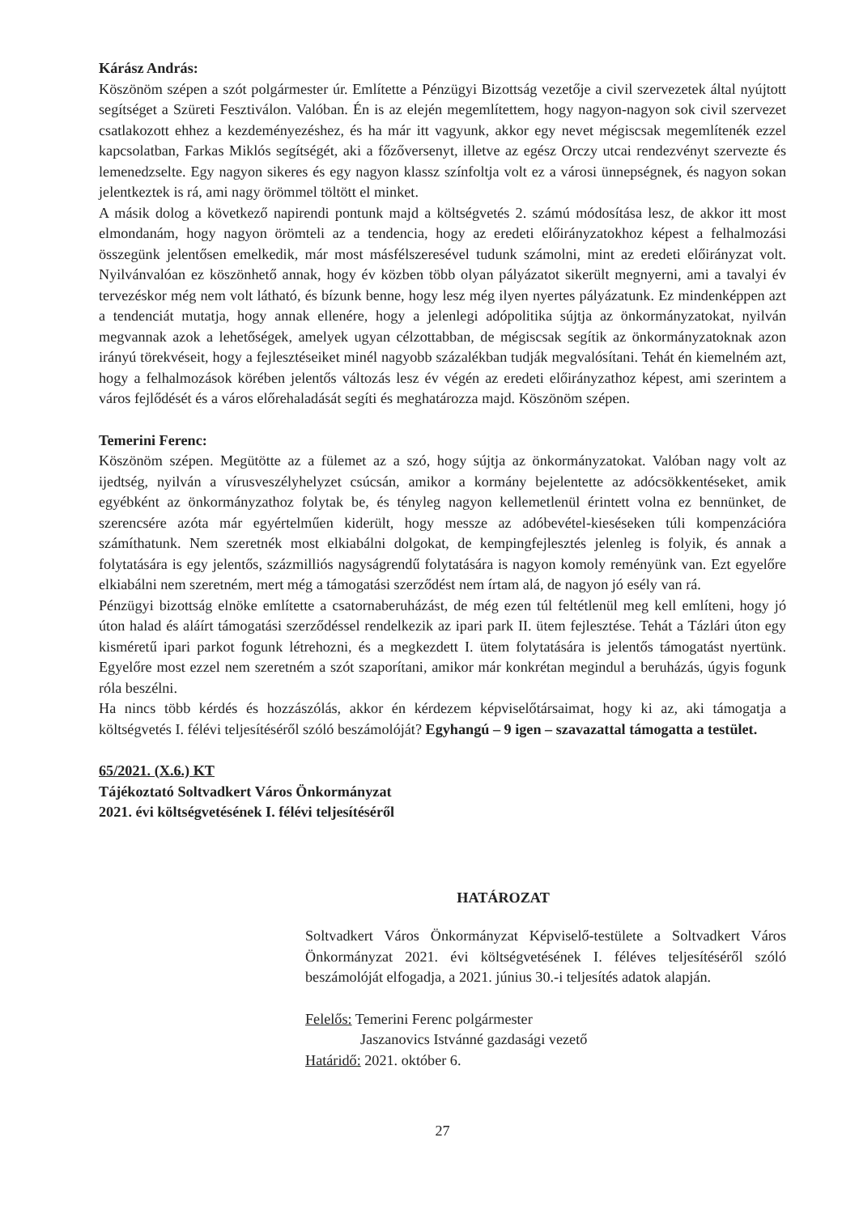Kárász András:
Köszönöm szépen a szót polgármester úr. Említette a Pénzügyi Bizottság vezetője a civil szervezetek által nyújtott segítséget a Szüreti Fesztiválon. Valóban. Én is az elején megemlítettem, hogy nagyon-nagyon sok civil szervezet csatlakozott ehhez a kezdeményezéshez, és ha már itt vagyunk, akkor egy nevet mégiscsak megemlítenék ezzel kapcsolatban, Farkas Miklós segítségét, aki a főzőversenyt, illetve az egész Orczy utcai rendezvényt szervezte és lemenedzselte. Egy nagyon sikeres és egy nagyon klassz színfoltja volt ez a városi ünnepségnek, és nagyon sokan jelentkeztek is rá, ami nagy örömmel töltött el minket.
A másik dolog a következő napirendi pontunk majd a költségvetés 2. számú módosítása lesz, de akkor itt most elmondanám, hogy nagyon örömteli az a tendencia, hogy az eredeti előirányzatokhoz képest a felhalmozási összegünk jelentősen emelkedik, már most másfélszeresével tudunk számolni, mint az eredeti előirányzat volt. Nyilvánvalóan ez köszönhető annak, hogy év közben több olyan pályázatot sikerült megnyerni, ami a tavalyi év tervezéskor még nem volt látható, és bízunk benne, hogy lesz még ilyen nyertes pályázatunk. Ez mindenképpen azt a tendenciát mutatja, hogy annak ellenére, hogy a jelenlegi adópolitika sújtja az önkormányzatokat, nyilván megvannak azok a lehetőségek, amelyek ugyan célzottabban, de mégiscsak segítik az önkormányzatoknak azon irányú törekvéseit, hogy a fejlesztéseiket minél nagyobb százalékban tudják megvalósítani. Tehát én kiemelném azt, hogy a felhalmozások körében jelentős változás lesz év végén az eredeti előirányzathoz képest, ami szerintem a város fejlődését és a város előrehaladását segíti és meghatározza majd. Köszönöm szépen.
Temerini Ferenc:
Köszönöm szépen. Megütötte az a fülemet az a szó, hogy sújtja az önkormányzatokat. Valóban nagy volt az ijedtség, nyilván a vírusveszélyhelyzet csúcsán, amikor a kormány bejelentette az adócsökkentéseket, amik egyébként az önkormányzathoz folytak be, és tényleg nagyon kellemetlenül érintett volna ez bennünket, de szerencsére azóta már egyértelműen kiderült, hogy messze az adóbevétel-kieséseken túli kompenzációra számíthatunk. Nem szeretnék most elkiabálni dolgokat, de kempingfejlesztés jelenleg is folyik, és annak a folytatására is egy jelentős, százmilliós nagyságrendű folytatására is nagyon komoly reményünk van. Ezt egyelőre elkiabálni nem szeretném, mert még a támogatási szerződést nem írtam alá, de nagyon jó esély van rá.
Pénzügyi bizottság elnöke említette a csatornaberuházást, de még ezen túl feltétlenül meg kell említeni, hogy jó úton halad és aláírt támogatási szerződéssel rendelkezik az ipari park II. ütem fejlesztése. Tehát a Tázlári úton egy kisméretű ipari parkot fogunk létrehozni, és a megkezdett I. ütem folytatására is jelentős támogatást nyertünk. Egyelőre most ezzel nem szeretném a szót szaporítani, amikor már konkrétan megindul a beruházás, úgyis fogunk róla beszélni.
Ha nincs több kérdés és hozzászólás, akkor én kérdezem képviselőtársaimat, hogy ki az, aki támogatja a költségvetés I. félévi teljesítéséről szóló beszámolóját? Egyhangú – 9 igen – szavazattal támogatta a testület.
65/2021. (X.6.) KT
Tájékoztató Soltvadkert Város Önkormányzat
2021. évi költségvetésének I. félévi teljesítéséről
HATÁROZAT
Soltvadkert Város Önkormányzat Képviselő-testülete a Soltvadkert Város Önkormányzat 2021. évi költségvetésének I. féléves teljesítéséről szóló beszámolóját elfogadja, a 2021. június 30.-i teljesítés adatok alapján.
Felelős: Temerini Ferenc polgármester
Jaszanovics Istvánné gazdasági vezető
Határidő: 2021. október 6.
27